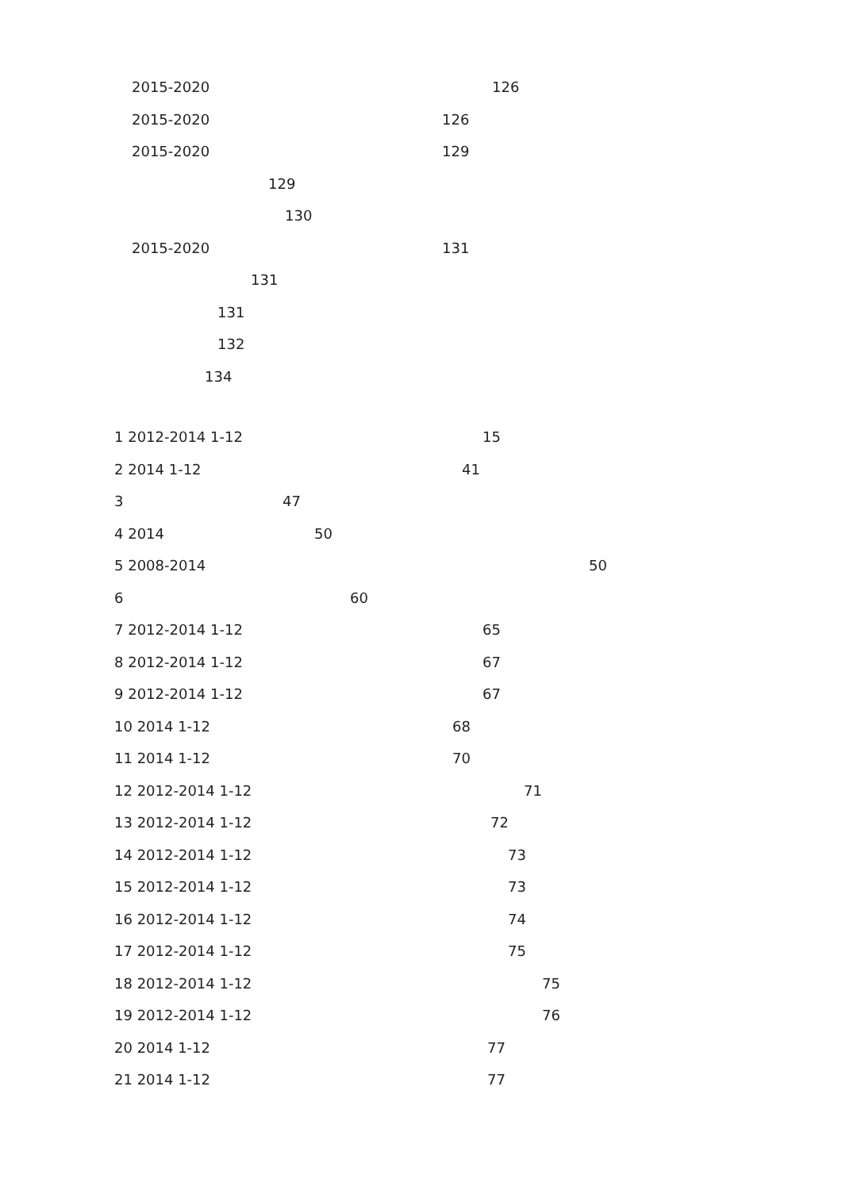2015-2020 126
2015-2020 126
2015-2020 129
129
130
2015-2020 131
131
131
132
134
1 2012-2014 1-12 15
2 2014 1-12 41
3 47
4 2014 50
5 2008-2014 50
6 60
7 2012-2014 1-12 65
8 2012-2014 1-12 67
9 2012-2014 1-12 67
10 2014 1-12 68
11 2014 1-12 70
12 2012-2014 1-12 71
13 2012-2014 1-12 72
14 2012-2014 1-12 73
15 2012-2014 1-12 73
16 2012-2014 1-12 74
17 2012-2014 1-12 75
18 2012-2014 1-12 75
19 2012-2014 1-12 76
20 2014 1-12 77
21 2014 1-12 77